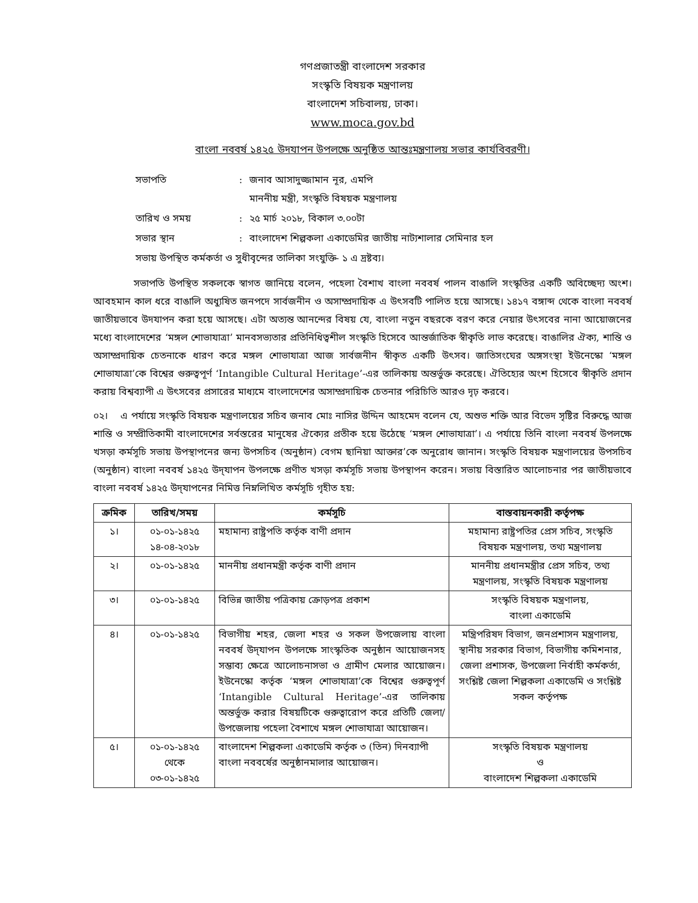গণপ্রজাতন্ত্রী বাংলাদেশ সরকার
সংস্কৃতি বিষয়ক মন্ত্রণালয়
বাংলাদেশ সচিবালয়, ঢাকা।
www.moca.gov.bd
বাংলা নববর্ষ ১৪২৫ উদযাপন উপলক্ষে অনুষ্ঠিত আন্তঃমন্ত্রণালয় সভার কার্যবিবরণী।
| সভাপতি | : | জনাব আসাদুজ্জামান নূর, এমপি মাননীয় মন্ত্রী, সংস্কৃতি বিষয়ক মন্ত্রণালয় |
| তারিখ ও সময় | : | ২৫ মার্চ ২০১৮, বিকাল ৩.০০টা |
| সভার স্থান | : | বাংলাদেশ শিল্পকলা একাডেমির জাতীয় নাট্যশালার সেমিনার হল |
| সভায় উপস্থিত কর্মকর্তা ও সুধীবৃন্দের তালিকা সংযুক্তি- ১ এ দ্রষ্টব্য। | | |
সভাপতি উপস্থিত সকলকে স্বাগত জানিয়ে বলেন, পহেলা বৈশাখ বাংলা নববর্ষ পালন বাঙালি সংস্কৃতির একটি অবিচ্ছেদ্য অংশ। আবহমান কাল ধরে বাঙালি অধ্যুষিত জনপদে সার্বজনীন ও অসাম্প্রদায়িক এ উৎসবটি পালিত হয়ে আসছে। ১৪১৭ বঙ্গাব্দ থেকে বাংলা নববর্ষ জাতীয়ভাবে উদযাপন করা হয়ে আসছে। এটা অত্যন্ত আনন্দের বিষয় যে, বাংলা নতুন বছরকে বরণ করে নেয়ার উৎসবের নানা আয়োজনের মধ্যে বাংলাদেশের ‘মঙ্গল শোভাযাত্রা’ মানবসভ্যতার প্রতিনিধিত্বশীল সংস্কৃতি হিসেবে আন্তর্জাতিক স্বীকৃতি লাভ করেছে। বাঙালির ঐক্য, শান্তি ও অসাম্প্রদায়িক চেতনাকে ধারণ করে মঙ্গল শোভাযাত্রা আজ সার্বজনীন স্বীকৃত একটি উৎসব। জাতিসংঘের অঙ্গসংস্থা ইউনেস্কো ‘মঙ্গল শোভাযাত্রা’কে বিশ্বের গুরুত্বপূর্ণ ‘Intangible Cultural Heritage’-এর তালিকায় অন্তর্ভুক্ত করেছে। ঐতিহ্যের অংশ হিসেবে স্বীকৃতি প্রদান করায় বিশ্বব্যাপী এ উৎসবের প্রসারের মাধ্যমে বাংলাদেশের অসাম্প্রদায়িক চেতনার পরিচিতি আরও দৃঢ় করবে।
০২। এ পর্যায়ে সংস্কৃতি বিষয়ক মন্ত্রণালয়ের সচিব জনাব মোঃ নাসির উদ্দিন আহমেদ বলেন যে, অশুভ শক্তি আর বিভেদ সৃষ্টির বিরুদ্ধে আজ শান্তি ও সম্প্রীতিকামী বাংলাদেশের সর্বস্তরের মানুষের ঐক্যের প্রতীক হয়ে উঠেছে ‘মঙ্গল শোভাযাত্রা’। এ পর্যায়ে তিনি বাংলা নববর্ষ উপলক্ষে খসড়া কর্মসূচি সভায় উপস্থাপনের জন্য উপসচিব (অনুষ্ঠান) বেগম ছানিয়া আক্তার’কে অনুরোধ জানান। সংস্কৃতি বিষয়ক মন্ত্রণালয়ের উপসচিব (অনুষ্ঠান) বাংলা নববর্ষ ১৪২৫ উদ্‌যাপন উপলক্ষে প্রণীত খসড়া কর্মসূচি সভায় উপস্থাপন করেন। সভায় বিস্তারিত আলোচনার পর জাতীয়ভাবে বাংলা নববর্ষ ১৪২৫ উদ্‌যাপনের নিমিত্ত নিম্নলিখিত কর্মসূচি গৃহীত হয়:
| ক্রমিক | তারিখ/সময় | কর্মসূচি | বাস্তবায়নকারী কর্তৃপক্ষ |
| --- | --- | --- | --- |
| ১। | ০১-০১-১৪২৫ ১৪-০৪-২০১৮ | মহামান্য রাষ্ট্রপতি কর্তৃক বাণী প্রদান | মহামান্য রাষ্ট্রপতির প্রেস সচিব, সংস্কৃতি বিষয়ক মন্ত্রণালয়, তথ্য মন্ত্রণালয় |
| ২। | ০১-০১-১৪২৫ | মাননীয় প্রধানমন্ত্রী কর্তৃক বাণী প্রদান | মাননীয় প্রধানমন্ত্রীর প্রেস সচিব, তথ্য মন্ত্রণালয়, সংস্কৃতি বিষয়ক মন্ত্রণালয় |
| ৩। | ০১-০১-১৪২৫ | বিভিন্ন জাতীয় পত্রিকায় ক্রোড়পত্র প্রকাশ | সংস্কৃতি বিষয়ক মন্ত্রণালয়, বাংলা একাডেমি |
| ৪। | ০১-০১-১৪২৫ | বিভাগীয় শহর, জেলা শহর ও সকল উপজেলায় বাংলা নববর্ষ উদ্‌যাপন উপলক্ষে সাংস্কৃতিক অনুষ্ঠান আয়োজনসহ সম্ভাব্য ক্ষেত্রে আলোচনাসভা ও গ্রামীণ মেলার আয়োজন। ইউনেস্কো কর্তৃক ‘মঙ্গল শোভাযাত্রা’কে বিশ্বের গুরুত্বপূর্ণ ‘Intangible Cultural Heritage’-এর তালিকায় অন্তর্ভুক্ত করার বিষয়টিকে গুরুত্বারোপ করে প্রতিটি জেলা/উপজেলায় পহেলা বৈশাখে মঙ্গল শোভাযাত্রা আয়োজন। | মন্ত্রিপরিষদ বিভাগ, জনপ্রশাসন মন্ত্রণালয়, স্থানীয় সরকার বিভাগ, বিভাগীয় কমিশনার, জেলা প্রশাসক, উপজেলা নির্বাহী কর্মকর্তা, সংশ্লিষ্ট জেলা শিল্পকলা একাডেমি ও সংশ্লিষ্ট সকল কর্তৃপক্ষ |
| ৫। | ০১-০১-১৪২৫ থেকে ০৩-০১-১৪২৫ | বাংলাদেশ শিল্পকলা একাডেমি কর্তৃক ৩ (তিন) দিনব্যাপী বাংলা নববর্ষের অনুষ্ঠানমালার আয়োজন। | সংস্কৃতি বিষয়ক মন্ত্রণালয় ও বাংলাদেশ শিল্পকলা একাডেমি |